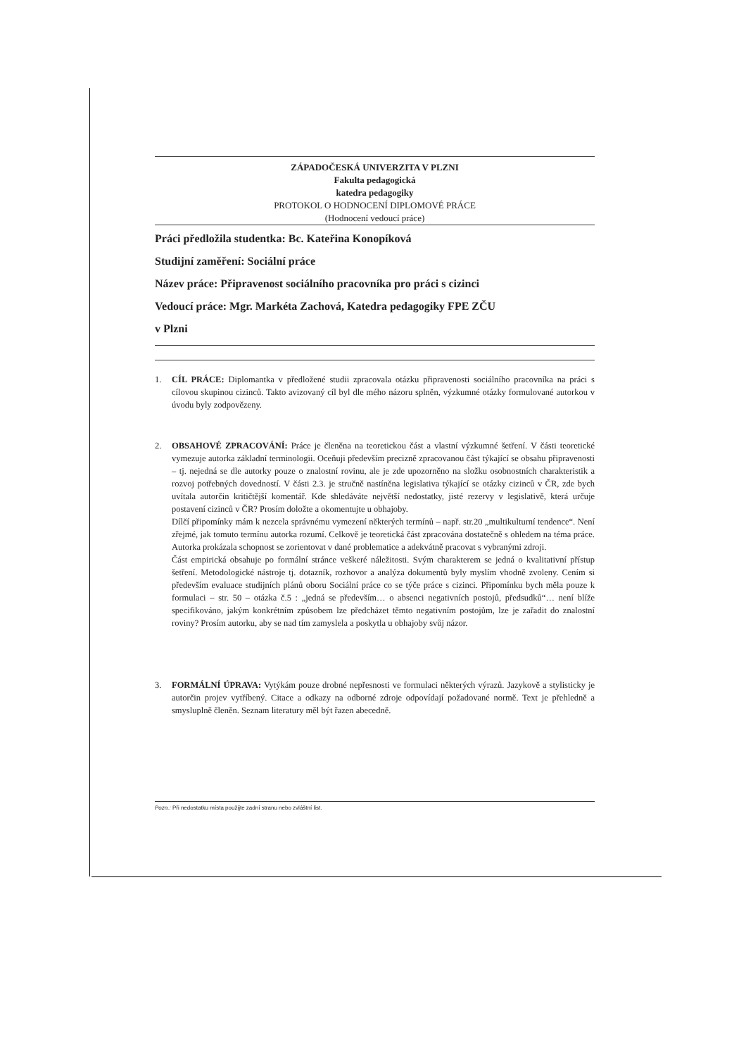ZÁPADOČESKÁ UNIVERZITA V PLZNI
Fakulta pedagogická
katedra pedagogiky
PROTOKOL O HODNOCENÍ DIPLOMOVÉ PRÁCE
(Hodnocení vedoucí práce)
Práci předložila studentka: Bc. Kateřina Konopíková
Studijní zaměření: Sociální práce
Název práce: Připravenost sociálního pracovníka pro práci s cizinci
Vedoucí práce: Mgr. Markéta Zachová, Katedra pedagogiky FPE ZČU
v Plzni
1. CÍL PRÁCE: Diplomantka v předložené studii zpracovala otázku připravenosti sociálního pracovníka na práci s cílovou skupinou cizinců. Takto avizovaný cíl byl dle mého názoru splněn, výzkumné otázky formulované autorkou v úvodu byly zodpovězeny.
2. OBSAHOVÉ ZPRACOVÁNÍ: Práce je členěna na teoretickou část a vlastní výzkumné šetření. V části teoretické vymezuje autorka základní terminologii. Oceňuji především precizně zpracovanou část týkající se obsahu připravenosti – tj. nejedná se dle autorky pouze o znalostní rovinu, ale je zde upozorněno na složku osobnostních charakteristik a rozvoj potřebných dovedností. V části 2.3. je stručně nastíněna legislativa týkající se otázky cizinců v ČR, zde bych uvítala autorčin kritičtější komentář. Kde shledáváte největší nedostatky, jisté rezervy v legislativě, která určuje postavení cizinců v ČR? Prosím doložte a okomentujte u obhajoby.
Dílčí připomínky mám k nezcela správnému vymezení některých termínů – např. str.20 „multikulturní tendence“. Není zřejmé, jak tomuto termínu autorka rozumí. Celkově je teoretická část zpracována dostatečně s ohledem na téma práce. Autorka prokázala schopnost se zorientovat v dané problematice a adekvátně pracovat s vybranými zdroji.
Část empirická obsahuje po formální stránce veškeré náležitosti. Svým charakterem se jedná o kvalitativní přístup šetření. Metodologické nástroje tj. dotazník, rozhovor a analýza dokumentů byly myslím vhodně zvoleny. Cením si především evaluace studijních plánů oboru Sociální práce co se týče práce s cizinci. Připomínku bych měla pouze k formulaci – str. 50 – otázka č.5 : „jedná se především… o absenci negativních postojů, předsudků“… není blíže specifikováno, jakým konkrétním způsobem lze předcházet těmto negativním postojům, lze je zařadit do znalostní roviny? Prosím autorku, aby se nad tím zamyslela a poskytla u obhajoby svůj názor.
3. FORMÁLNÍ ÚPRAVA: Vytýkám pouze drobné nepřesnosti ve formulaci některých výrazů. Jazykově a stylisticky je autorčin projev vytříbený. Citace a odkazy na odborné zdroje odpovídají požadované normě. Text je přehledně a smysluplně členěn. Seznam literatury měl být řazen abecedně.
Pozn.: Při nedostatku místa použijte zadní stranu nebo zvláštní list.